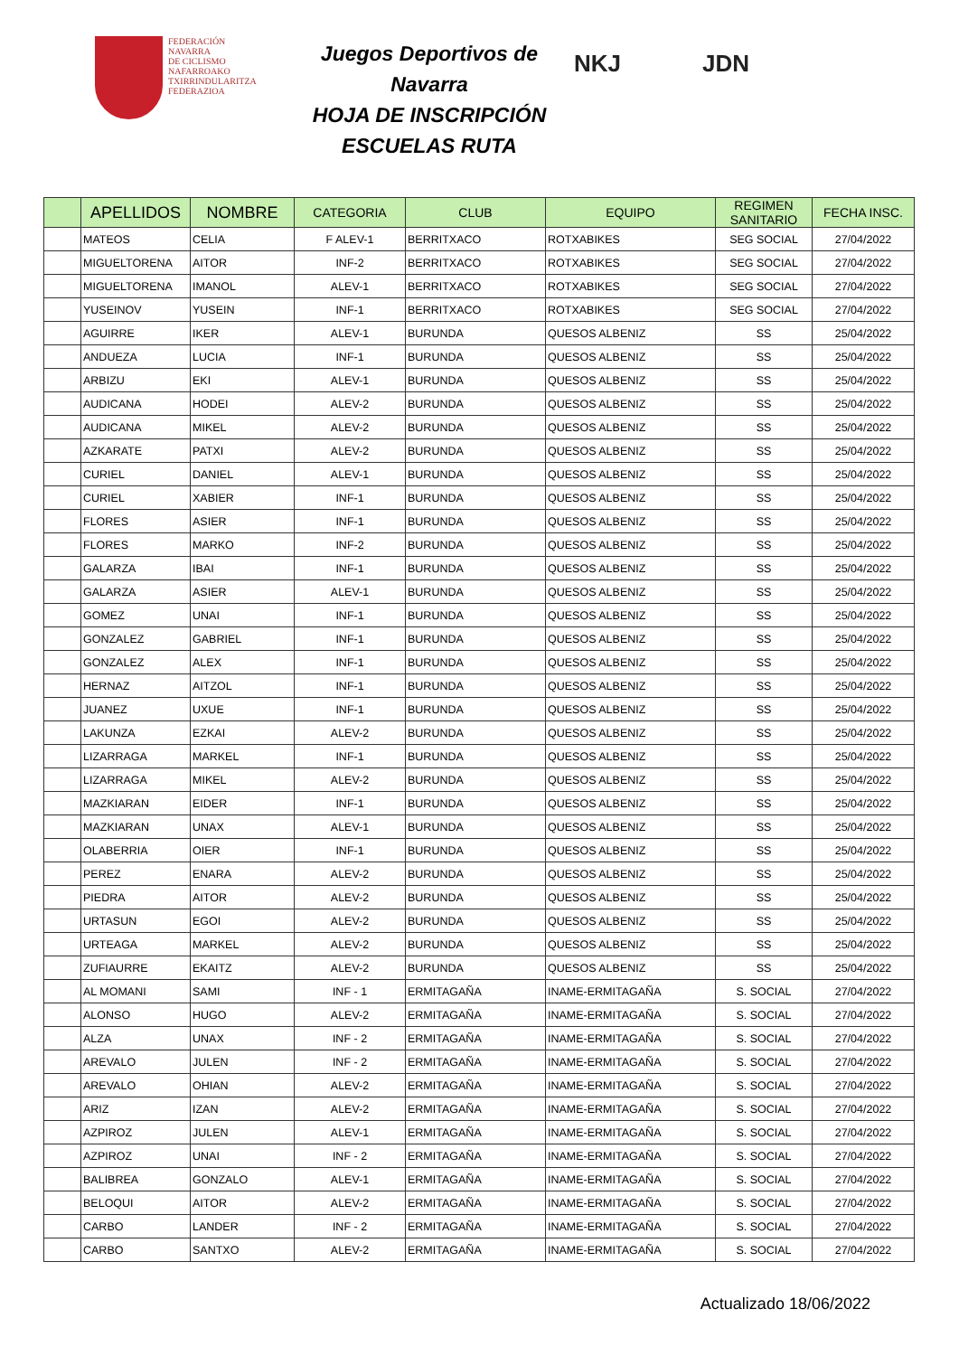FEDERACIÓN
NAVARRA
DE CICLISMO
NAFARROAKO
TXIRRINDULARITZA
FEDERAZIOA
Juegos Deportivos de Navarra
HOJA DE INSCRIPCIÓN
ESCUELAS RUTA
NKJ JDN
| | APELLIDOS | NOMBRE | CATEGORIA | CLUB | EQUIPO | REGIMEN SANITARIO | FECHA INSC. |
| --- | --- | --- | --- | --- | --- | --- | --- |
| | MATEOS | CELIA | F ALEV-1 | BERRITXACO | ROTXABIKES | SEG SOCIAL | 27/04/2022 |
| | MIGUELTORENA | AITOR | INF-2 | BERRITXACO | ROTXABIKES | SEG SOCIAL | 27/04/2022 |
| | MIGUELTORENA | IMANOL | ALEV-1 | BERRITXACO | ROTXABIKES | SEG SOCIAL | 27/04/2022 |
| | YUSEINOV | YUSEIN | INF-1 | BERRITXACO | ROTXABIKES | SEG SOCIAL | 27/04/2022 |
| | AGUIRRE | IKER | ALEV-1 | BURUNDA | QUESOS ALBENIZ | SS | 25/04/2022 |
| | ANDUEZA | LUCIA | INF-1 | BURUNDA | QUESOS ALBENIZ | SS | 25/04/2022 |
| | ARBIZU | EKI | ALEV-1 | BURUNDA | QUESOS ALBENIZ | SS | 25/04/2022 |
| | AUDICANA | HODEI | ALEV-2 | BURUNDA | QUESOS ALBENIZ | SS | 25/04/2022 |
| | AUDICANA | MIKEL | ALEV-2 | BURUNDA | QUESOS ALBENIZ | SS | 25/04/2022 |
| | AZKARATE | PATXI | ALEV-2 | BURUNDA | QUESOS ALBENIZ | SS | 25/04/2022 |
| | CURIEL | DANIEL | ALEV-1 | BURUNDA | QUESOS ALBENIZ | SS | 25/04/2022 |
| | CURIEL | XABIER | INF-1 | BURUNDA | QUESOS ALBENIZ | SS | 25/04/2022 |
| | FLORES | ASIER | INF-1 | BURUNDA | QUESOS ALBENIZ | SS | 25/04/2022 |
| | FLORES | MARKO | INF-2 | BURUNDA | QUESOS ALBENIZ | SS | 25/04/2022 |
| | GALARZA | IBAI | INF-1 | BURUNDA | QUESOS ALBENIZ | SS | 25/04/2022 |
| | GALARZA | ASIER | ALEV-1 | BURUNDA | QUESOS ALBENIZ | SS | 25/04/2022 |
| | GOMEZ | UNAI | INF-1 | BURUNDA | QUESOS ALBENIZ | SS | 25/04/2022 |
| | GONZALEZ | GABRIEL | INF-1 | BURUNDA | QUESOS ALBENIZ | SS | 25/04/2022 |
| | GONZALEZ | ALEX | INF-1 | BURUNDA | QUESOS ALBENIZ | SS | 25/04/2022 |
| | HERNAZ | AITZOL | INF-1 | BURUNDA | QUESOS ALBENIZ | SS | 25/04/2022 |
| | JUANEZ | UXUE | INF-1 | BURUNDA | QUESOS ALBENIZ | SS | 25/04/2022 |
| | LAKUNZA | EZKAI | ALEV-2 | BURUNDA | QUESOS ALBENIZ | SS | 25/04/2022 |
| | LIZARRAGA | MARKEL | INF-1 | BURUNDA | QUESOS ALBENIZ | SS | 25/04/2022 |
| | LIZARRAGA | MIKEL | ALEV-2 | BURUNDA | QUESOS ALBENIZ | SS | 25/04/2022 |
| | MAZKIARAN | EIDER | INF-1 | BURUNDA | QUESOS ALBENIZ | SS | 25/04/2022 |
| | MAZKIARAN | UNAX | ALEV-1 | BURUNDA | QUESOS ALBENIZ | SS | 25/04/2022 |
| | OLABERRIA | OIER | INF-1 | BURUNDA | QUESOS ALBENIZ | SS | 25/04/2022 |
| | PEREZ | ENARA | ALEV-2 | BURUNDA | QUESOS ALBENIZ | SS | 25/04/2022 |
| | PIEDRA | AITOR | ALEV-2 | BURUNDA | QUESOS ALBENIZ | SS | 25/04/2022 |
| | URTASUN | EGOI | ALEV-2 | BURUNDA | QUESOS ALBENIZ | SS | 25/04/2022 |
| | URTEAGA | MARKEL | ALEV-2 | BURUNDA | QUESOS ALBENIZ | SS | 25/04/2022 |
| | ZUFIAURRE | EKAITZ | ALEV-2 | BURUNDA | QUESOS ALBENIZ | SS | 25/04/2022 |
| | AL MOMANI | SAMI | INF - 1 | ERMITAGAÑA | INAME-ERMITAGAÑA | S. SOCIAL | 27/04/2022 |
| | ALONSO | HUGO | ALEV-2 | ERMITAGAÑA | INAME-ERMITAGAÑA | S. SOCIAL | 27/04/2022 |
| | ALZA | UNAX | INF - 2 | ERMITAGAÑA | INAME-ERMITAGAÑA | S. SOCIAL | 27/04/2022 |
| | AREVALO | JULEN | INF - 2 | ERMITAGAÑA | INAME-ERMITAGAÑA | S. SOCIAL | 27/04/2022 |
| | AREVALO | OHIAN | ALEV-2 | ERMITAGAÑA | INAME-ERMITAGAÑA | S. SOCIAL | 27/04/2022 |
| | ARIZ | IZAN | ALEV-2 | ERMITAGAÑA | INAME-ERMITAGAÑA | S. SOCIAL | 27/04/2022 |
| | AZPIROZ | JULEN | ALEV-1 | ERMITAGAÑA | INAME-ERMITAGAÑA | S. SOCIAL | 27/04/2022 |
| | AZPIROZ | UNAI | INF - 2 | ERMITAGAÑA | INAME-ERMITAGAÑA | S. SOCIAL | 27/04/2022 |
| | BALIBREA | GONZALO | ALEV-1 | ERMITAGAÑA | INAME-ERMITAGAÑA | S. SOCIAL | 27/04/2022 |
| | BELOQUI | AITOR | ALEV-2 | ERMITAGAÑA | INAME-ERMITAGAÑA | S. SOCIAL | 27/04/2022 |
| | CARBO | LANDER | INF - 2 | ERMITAGAÑA | INAME-ERMITAGAÑA | S. SOCIAL | 27/04/2022 |
| | CARBO | SANTXO | ALEV-2 | ERMITAGAÑA | INAME-ERMITAGAÑA | S. SOCIAL | 27/04/2022 |
Actualizado 18/06/2022